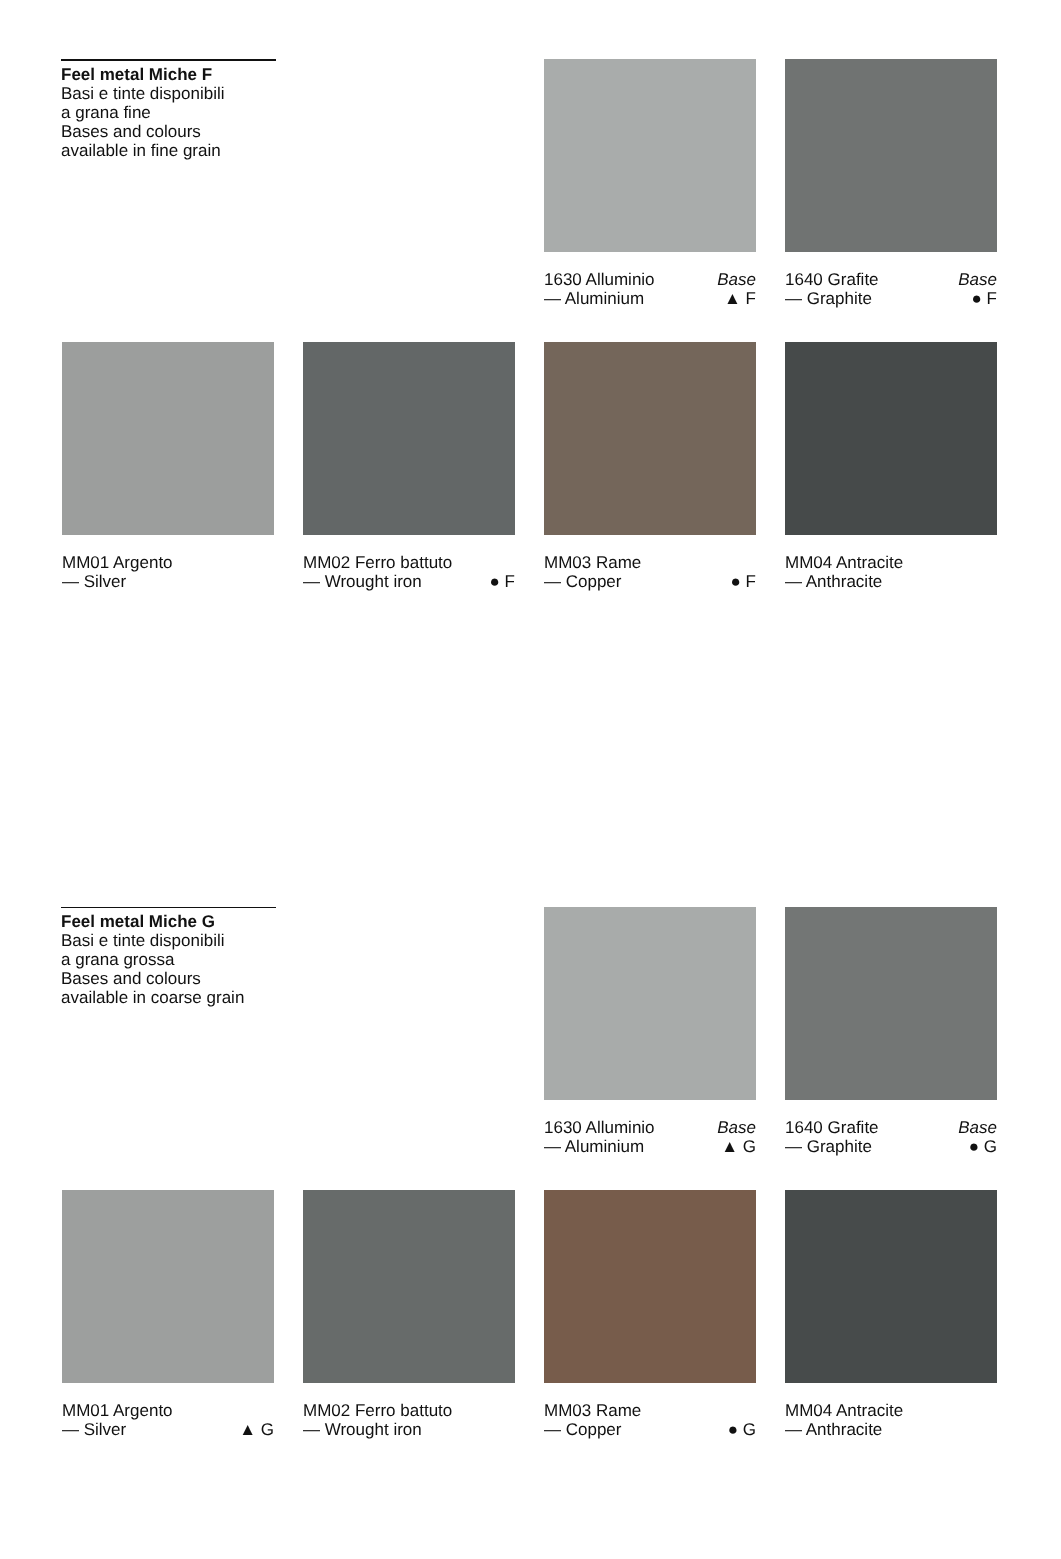Feel metal Miche F
Basi e tinte disponibili
a grana fine
Bases and colours
available in fine grain
1630 Alluminio
— Aluminium Base
▲ F
1640 Grafite
— Graphite Base
● F
MM01 Argento
— Silver
MM02 Ferro battuto
— Wrought iron
● F
MM03 Rame
— Copper
● F
MM04 Antracite
— Anthracite
Feel metal Miche G
Basi e tinte disponibili
a grana grossa
Bases and colours
available in coarse grain
1630 Alluminio
— Aluminium Base
▲ G
1640 Grafite
— Graphite Base
● G
MM01 Argento
— Silver
▲ G
MM02 Ferro battuto
— Wrought iron
MM03 Rame
— Copper
● G
MM04 Antracite
— Anthracite